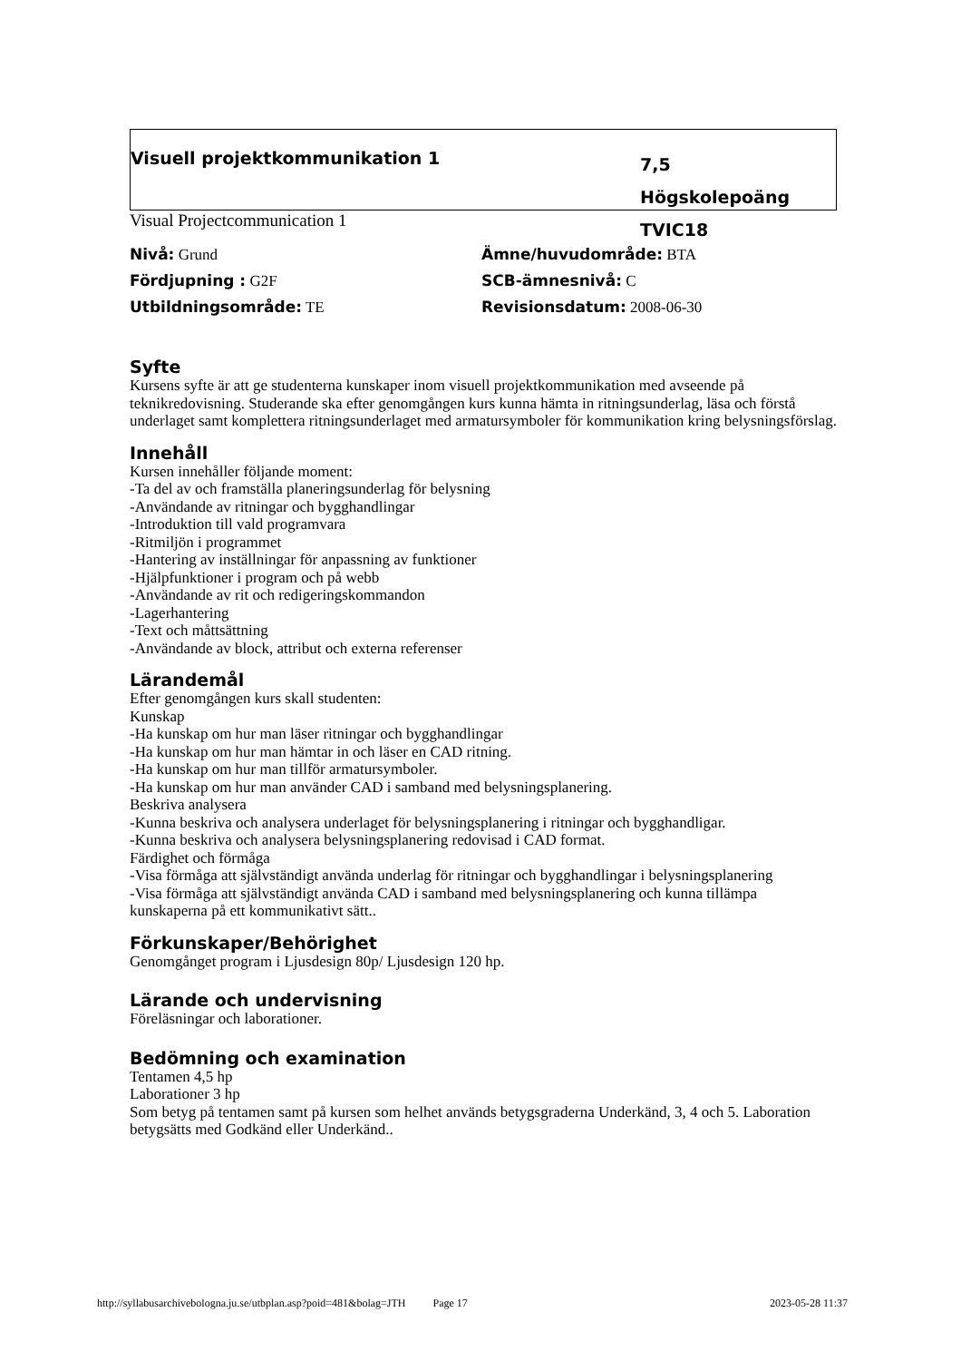Visuell projektkommunikation 1
7,5 Högskolepoäng
TVIC18
Visual Projectcommunication 1
Nivå: Grund
Ämne/huvudområde: BTA
Fördjupning : G2F
SCB-ämnesnivå: C
Utbildningsområde: TE
Revisionsdatum: 2008-06-30
Syfte
Kursens syfte är att ge studenterna kunskaper inom visuell projektkommunikation med avseende på teknikredovisning. Studerande ska efter genomgången kurs kunna hämta in ritningsunderlag, läsa och förstå underlaget samt komplettera ritningsunderlaget med armatursymboler för kommunikation kring belysningsförslag.
Innehåll
Kursen innehåller följande moment:
-Ta del av och framställa planeringsunderlag för belysning
-Användande av ritningar och bygghandlingar
-Introduktion till vald programvara
-Ritmiljön i programmet
-Hantering av inställningar för anpassning av funktioner
-Hjälpfunktioner i program och på webb
-Användande av rit och redigeringskommandon
-Lagerhantering
-Text och måttsättning
-Användande av block, attribut och externa referenser
Lärandemål
Efter genomgången kurs skall studenten:
Kunskap
-Ha kunskap om hur man läser ritningar och bygghandlingar
-Ha kunskap om hur man hämtar in och läser en CAD ritning.
-Ha kunskap om hur man tillför armatursymboler.
-Ha kunskap om hur man använder CAD i samband med belysningsplanering.
Beskriva analysera
-Kunna beskriva och analysera underlaget för belysningsplanering i ritningar och bygghandligar.
-Kunna beskriva och analysera belysningsplanering redovisad i CAD format.
Färdighet och förmåga
-Visa förmåga att självständigt använda underlag för ritningar och bygghandlingar i belysningsplanering
-Visa förmåga att självständigt använda CAD i samband med belysningsplanering och kunna tillämpa kunskaperna på ett kommunikativt sätt..
Förkunskaper/Behörighet
Genomgånget program i Ljusdesign 80p/ Ljusdesign 120 hp.
Lärande och undervisning
Föreläsningar och laborationer.
Bedömning och examination
Tentamen 4,5 hp
Laborationer 3 hp
Som betyg på tentamen samt på kursen som helhet används betygsgraderna Underkänd, 3, 4 och 5. Laboration betygsätts med Godkänd eller Underkänd..
http://syllabusarchivebologna.ju.se/utbplan.asp?poid=481&bolag=JTH Page 17 2023-05-28 11:37